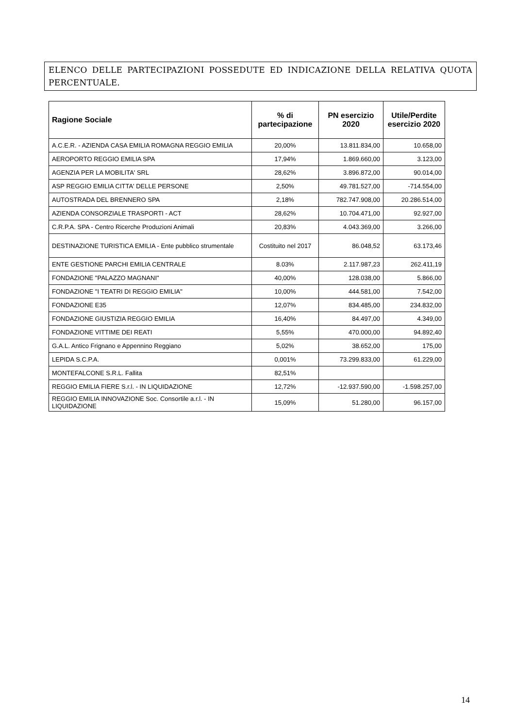ELENCO DELLE PARTECIPAZIONI POSSEDUTE ED INDICAZIONE DELLA RELATIVA QUOTA PERCENTUALE.
| Ragione Sociale | % di partecipazione | PN esercizio 2020 | Utile/Perdite esercizio 2020 |
| --- | --- | --- | --- |
| A.C.E.R. - AZIENDA CASA EMILIA ROMAGNA REGGIO EMILIA | 20,00% | 13.811.834,00 | 10.658,00 |
| AEROPORTO REGGIO EMILIA SPA | 17,94% | 1.869.660,00 | 3.123,00 |
| AGENZIA PER LA MOBILITA' SRL | 28,62% | 3.896.872,00 | 90.014,00 |
| ASP REGGIO EMILIA CITTA' DELLE PERSONE | 2,50% | 49.781.527,00 | -714.554,00 |
| AUTOSTRADA DEL BRENNERO SPA | 2,18% | 782.747.908,00 | 20.286.514,00 |
| AZIENDA CONSORZIALE TRASPORTI - ACT | 28,62% | 10.704.471,00 | 92.927,00 |
| C.R.P.A. SPA - Centro Ricerche Produzioni Animali | 20,83% | 4.043.369,00 | 3.266,00 |
| DESTINAZIONE TURISTICA EMILIA - Ente pubblico strumentale | Costituito nel 2017 | 86.048,52 | 63.173,46 |
| ENTE GESTIONE PARCHI EMILIA CENTRALE | 8.03% | 2.117.987,23 | 262.411,19 |
| FONDAZIONE "PALAZZO MAGNANI" | 40,00% | 128.038,00 | 5.866,00 |
| FONDAZIONE "I TEATRI DI REGGIO EMILIA" | 10,00% | 444.581,00 | 7.542,00 |
| FONDAZIONE E35 | 12,07% | 834.485,00 | 234.832,00 |
| FONDAZIONE GIUSTIZIA REGGIO EMILIA | 16,40% | 84.497,00 | 4.349,00 |
| FONDAZIONE VITTIME DEI REATI | 5,55% | 470.000,00 | 94.892,40 |
| G.A.L. Antico Frignano e Appennino Reggiano | 5,02% | 38.652,00 | 175,00 |
| LEPIDA S.C.P.A. | 0,001% | 73.299.833,00 | 61.229,00 |
| MONTEFALCONE S.R.L. Fallita | 82,51% | | |
| REGGIO EMILIA FIERE S.r.l. - IN LIQUIDAZIONE | 12,72% | -12.937.590,00 | -1.598.257,00 |
| REGGIO EMILIA INNOVAZIONE Soc. Consortile a.r.l. - IN LIQUIDAZIONE | 15,09% | 51.280,00 | 96.157,00 |
14